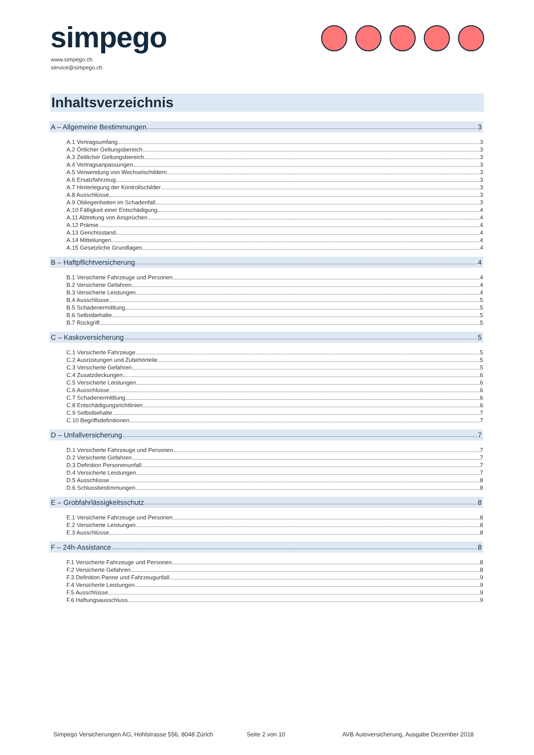simpego
www.simpego.ch
service@simpego.ch
Inhaltsverzeichnis
A – Allgemeine Bestimmungen 3
A.1 Vertragsumfang 3
A.2 Örtlicher Geltungsbereich 3
A.3 Zeitlicher Geltungsbereich 3
A.4 Vertragsanpassungen 3
A.5 Verwendung von Wechselschildern 3
A.6 Ersatzfahrzeug 3
A.7 Hinterlegung der Kontrollschilder 3
A.8 Ausschlüsse 3
A.9 Obliegenheiten im Schadenfall 3
A.10 Fälligkeit einer Entschädigung 4
A.11 Abtretung von Ansprüchen 4
A.12 Prämie 4
A.13 Gerichtsstand 4
A.14 Mitteilungen 4
A.15 Gesetzliche Grundlagen 4
B – Haftpflichtversicherung 4
B.1 Versicherte Fahrzeuge und Personen 4
B.2 Versicherte Gefahren 4
B.3 Versicherte Leistungen 4
B.4 Ausschlüsse 5
B.5 Schadenermittlung 5
B.6 Selbstbehalte 5
B.7 Rückgriff 5
C – Kaskoversicherung 5
C.1 Versicherte Fahrzeuge 5
C.2 Ausrüstungen und Zubehörteile 5
C.3 Versicherte Gefahren 5
C.4 Zusatzdeckungen 6
C.5 Versicherte Leistungen 6
C.6 Ausschlüsse 6
C.7 Schadenermittlung 6
C.8 Entschädigungsrichtlinien 6
C.9 Selbstbehalte 7
C.10 Begriffsdefinitionen 7
D – Unfallversicherung 7
D.1 Versicherte Fahrzeuge und Personen 7
D.2 Versicherte Gefahren 7
D.3 Definition Personenunfall 7
D.4 Versicherte Leistungen 7
D.5 Ausschlüsse 8
D.6 Schlussbestimmungen 8
E – Grobfahrlässigkeitsschutz 8
E.1 Versicherte Fahrzeuge und Personen 8
E.2 Versicherte Leistungen 8
E.3 Ausschlüsse 8
F – 24h-Assistance 8
F.1 Versicherte Fahrzeuge und Personen 8
F.2 Versicherte Gefahren 8
F.3 Definition Panne und Fahrzeugunfall 9
F.4 Versicherte Leistungen 9
F.5 Ausschlüsse 9
F.6 Haftungsausschluss 9
Simpego Versicherungen AG, Hohlstrasse 556, 8048 Zürich
Seite 2 von 10
AVB Autoversicherung, Ausgabe Dezember 2018